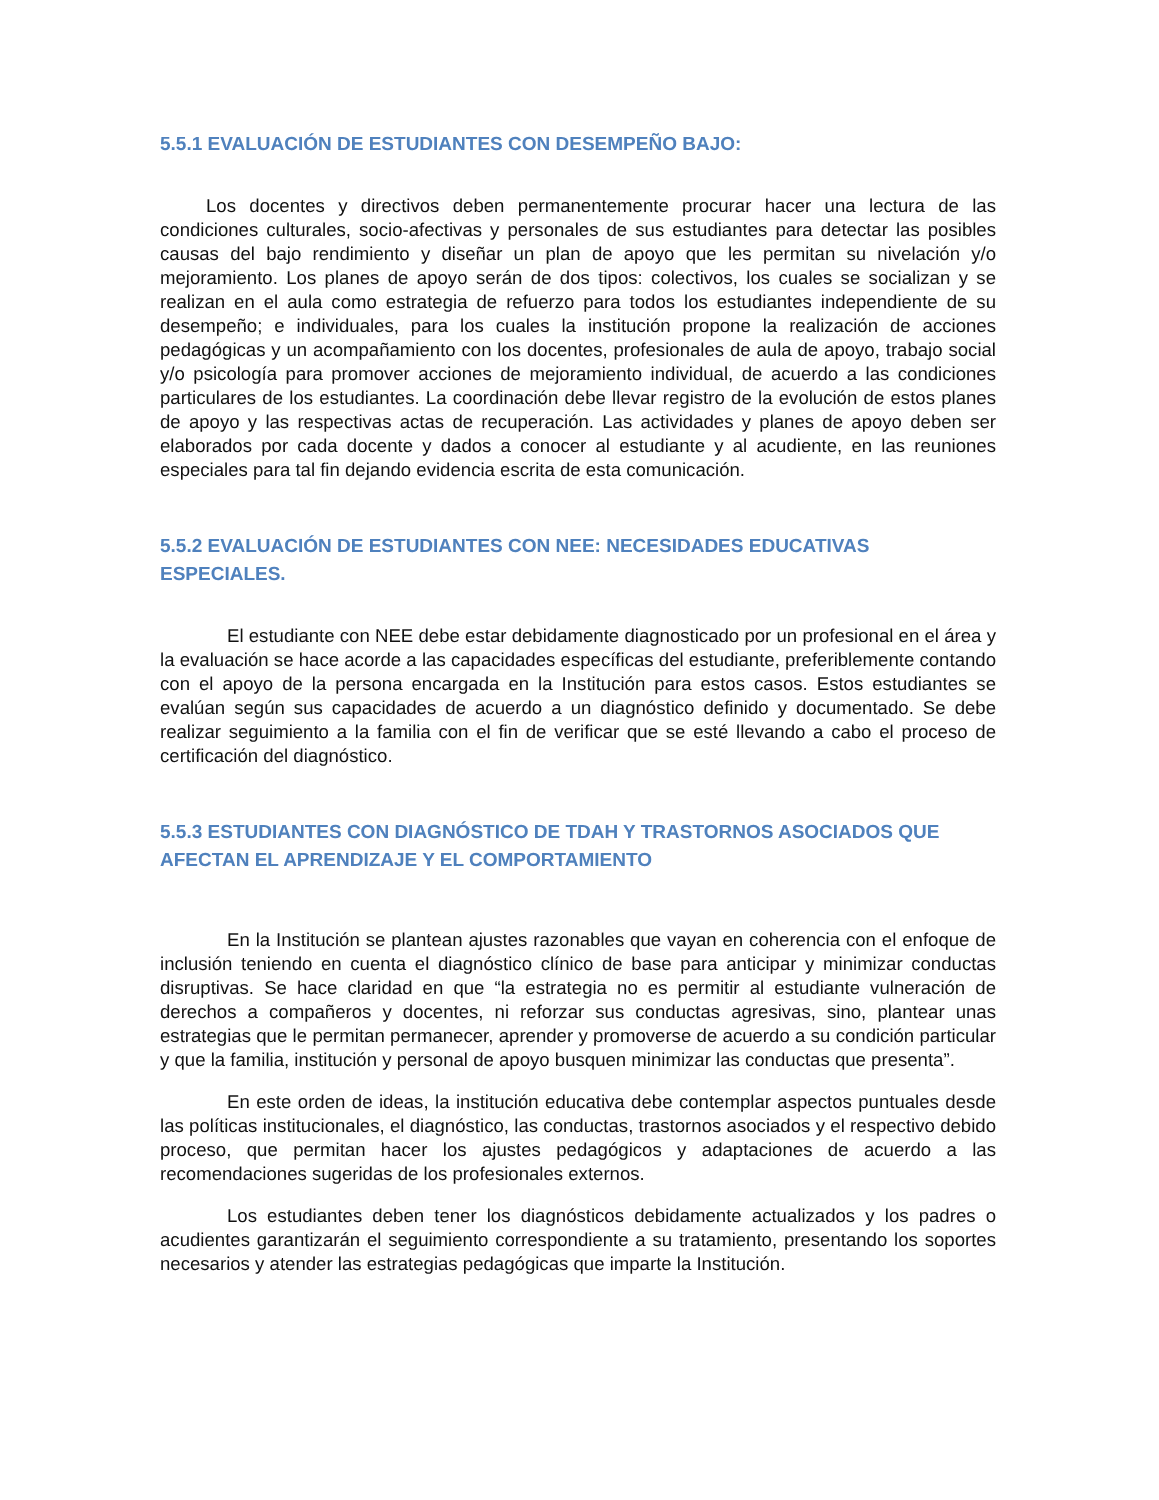5.5.1 EVALUACIÓN DE ESTUDIANTES CON DESEMPEÑO BAJO:
Los docentes y directivos deben permanentemente procurar hacer una lectura de las condiciones culturales, socio-afectivas y personales de sus estudiantes para detectar las posibles causas del bajo rendimiento y diseñar un plan de apoyo que les permitan su nivelación y/o mejoramiento. Los planes de apoyo serán de dos tipos: colectivos, los cuales se socializan y se realizan en el aula como estrategia de refuerzo para todos los estudiantes independiente de su desempeño; e individuales, para los cuales la institución propone la realización de acciones pedagógicas y un acompañamiento con los docentes, profesionales de aula de apoyo, trabajo social y/o psicología para promover acciones de mejoramiento individual, de acuerdo a las condiciones particulares de los estudiantes. La coordinación debe llevar registro de la evolución de estos planes de apoyo y las respectivas actas de recuperación. Las actividades y planes de apoyo deben ser elaborados por cada docente y dados a conocer al estudiante y al acudiente, en las reuniones especiales para tal fin dejando evidencia escrita de esta comunicación.
5.5.2 EVALUACIÓN DE ESTUDIANTES CON NEE: NECESIDADES EDUCATIVAS ESPECIALES.
El estudiante con NEE debe estar debidamente diagnosticado por un profesional en el área y la evaluación se hace acorde a las capacidades específicas del estudiante, preferiblemente contando con el apoyo de la persona encargada en la Institución para estos casos. Estos estudiantes se evalúan según sus capacidades de acuerdo a un diagnóstico definido y documentado. Se debe realizar seguimiento a la familia con el fin de verificar que se esté llevando a cabo el proceso de certificación del diagnóstico.
5.5.3 ESTUDIANTES CON DIAGNÓSTICO DE TDAH Y TRASTORNOS ASOCIADOS QUE AFECTAN EL APRENDIZAJE Y EL COMPORTAMIENTO
En la Institución se plantean ajustes razonables que vayan en coherencia con el enfoque de inclusión teniendo en cuenta el diagnóstico clínico de base para anticipar y minimizar conductas disruptivas. Se hace claridad en que “la estrategia no es permitir al estudiante vulneración de derechos a compañeros y docentes, ni reforzar sus conductas agresivas, sino, plantear unas estrategias que le permitan permanecer, aprender y promoverse de acuerdo a su condición particular y que la familia, institución y personal de apoyo busquen minimizar las conductas que presenta”.
En este orden de ideas, la institución educativa debe contemplar aspectos puntuales desde las políticas institucionales, el diagnóstico, las conductas, trastornos asociados y el respectivo debido proceso, que permitan hacer los ajustes pedagógicos y adaptaciones de acuerdo a las recomendaciones sugeridas de los profesionales externos.
Los estudiantes deben tener los diagnósticos debidamente actualizados y los padres o acudientes garantizarán el seguimiento correspondiente a su tratamiento, presentando los soportes necesarios y atender las estrategias pedagógicas que imparte la Institución.